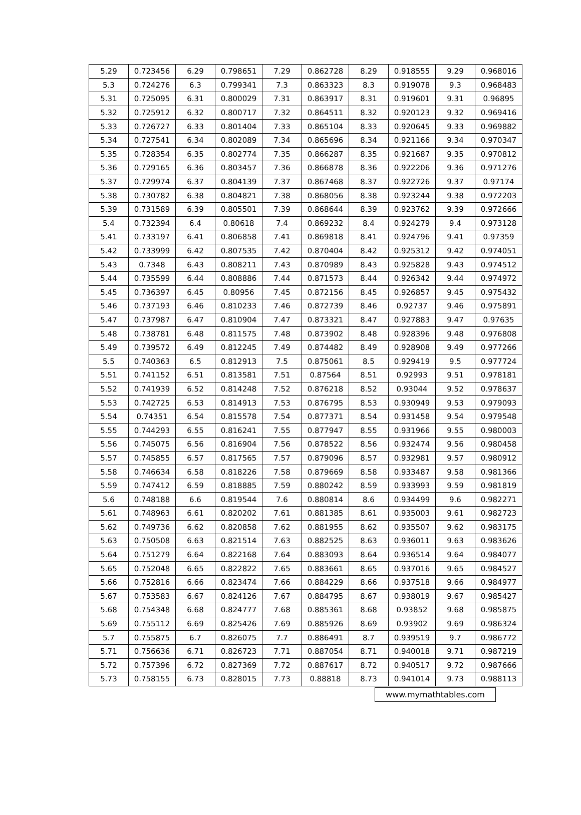| 5.29 | 0.723456 | 6.29 | 0.798651 | 7.29 | 0.862728 | 8.29 | 0.918555 | 9.29 | 0.968016 |
| 5.3 | 0.724276 | 6.3 | 0.799341 | 7.3 | 0.863323 | 8.3 | 0.919078 | 9.3 | 0.968483 |
| 5.31 | 0.725095 | 6.31 | 0.800029 | 7.31 | 0.863917 | 8.31 | 0.919601 | 9.31 | 0.96895 |
| 5.32 | 0.725912 | 6.32 | 0.800717 | 7.32 | 0.864511 | 8.32 | 0.920123 | 9.32 | 0.969416 |
| 5.33 | 0.726727 | 6.33 | 0.801404 | 7.33 | 0.865104 | 8.33 | 0.920645 | 9.33 | 0.969882 |
| 5.34 | 0.727541 | 6.34 | 0.802089 | 7.34 | 0.865696 | 8.34 | 0.921166 | 9.34 | 0.970347 |
| 5.35 | 0.728354 | 6.35 | 0.802774 | 7.35 | 0.866287 | 8.35 | 0.921687 | 9.35 | 0.970812 |
| 5.36 | 0.729165 | 6.36 | 0.803457 | 7.36 | 0.866878 | 8.36 | 0.922206 | 9.36 | 0.971276 |
| 5.37 | 0.729974 | 6.37 | 0.804139 | 7.37 | 0.867468 | 8.37 | 0.922726 | 9.37 | 0.97174 |
| 5.38 | 0.730782 | 6.38 | 0.804821 | 7.38 | 0.868056 | 8.38 | 0.923244 | 9.38 | 0.972203 |
| 5.39 | 0.731589 | 6.39 | 0.805501 | 7.39 | 0.868644 | 8.39 | 0.923762 | 9.39 | 0.972666 |
| 5.4 | 0.732394 | 6.4 | 0.80618 | 7.4 | 0.869232 | 8.4 | 0.924279 | 9.4 | 0.973128 |
| 5.41 | 0.733197 | 6.41 | 0.806858 | 7.41 | 0.869818 | 8.41 | 0.924796 | 9.41 | 0.97359 |
| 5.42 | 0.733999 | 6.42 | 0.807535 | 7.42 | 0.870404 | 8.42 | 0.925312 | 9.42 | 0.974051 |
| 5.43 | 0.7348 | 6.43 | 0.808211 | 7.43 | 0.870989 | 8.43 | 0.925828 | 9.43 | 0.974512 |
| 5.44 | 0.735599 | 6.44 | 0.808886 | 7.44 | 0.871573 | 8.44 | 0.926342 | 9.44 | 0.974972 |
| 5.45 | 0.736397 | 6.45 | 0.80956 | 7.45 | 0.872156 | 8.45 | 0.926857 | 9.45 | 0.975432 |
| 5.46 | 0.737193 | 6.46 | 0.810233 | 7.46 | 0.872739 | 8.46 | 0.92737 | 9.46 | 0.975891 |
| 5.47 | 0.737987 | 6.47 | 0.810904 | 7.47 | 0.873321 | 8.47 | 0.927883 | 9.47 | 0.97635 |
| 5.48 | 0.738781 | 6.48 | 0.811575 | 7.48 | 0.873902 | 8.48 | 0.928396 | 9.48 | 0.976808 |
| 5.49 | 0.739572 | 6.49 | 0.812245 | 7.49 | 0.874482 | 8.49 | 0.928908 | 9.49 | 0.977266 |
| 5.5 | 0.740363 | 6.5 | 0.812913 | 7.5 | 0.875061 | 8.5 | 0.929419 | 9.5 | 0.977724 |
| 5.51 | 0.741152 | 6.51 | 0.813581 | 7.51 | 0.87564 | 8.51 | 0.92993 | 9.51 | 0.978181 |
| 5.52 | 0.741939 | 6.52 | 0.814248 | 7.52 | 0.876218 | 8.52 | 0.93044 | 9.52 | 0.978637 |
| 5.53 | 0.742725 | 6.53 | 0.814913 | 7.53 | 0.876795 | 8.53 | 0.930949 | 9.53 | 0.979093 |
| 5.54 | 0.74351 | 6.54 | 0.815578 | 7.54 | 0.877371 | 8.54 | 0.931458 | 9.54 | 0.979548 |
| 5.55 | 0.744293 | 6.55 | 0.816241 | 7.55 | 0.877947 | 8.55 | 0.931966 | 9.55 | 0.980003 |
| 5.56 | 0.745075 | 6.56 | 0.816904 | 7.56 | 0.878522 | 8.56 | 0.932474 | 9.56 | 0.980458 |
| 5.57 | 0.745855 | 6.57 | 0.817565 | 7.57 | 0.879096 | 8.57 | 0.932981 | 9.57 | 0.980912 |
| 5.58 | 0.746634 | 6.58 | 0.818226 | 7.58 | 0.879669 | 8.58 | 0.933487 | 9.58 | 0.981366 |
| 5.59 | 0.747412 | 6.59 | 0.818885 | 7.59 | 0.880242 | 8.59 | 0.933993 | 9.59 | 0.981819 |
| 5.6 | 0.748188 | 6.6 | 0.819544 | 7.6 | 0.880814 | 8.6 | 0.934499 | 9.6 | 0.982271 |
| 5.61 | 0.748963 | 6.61 | 0.820202 | 7.61 | 0.881385 | 8.61 | 0.935003 | 9.61 | 0.982723 |
| 5.62 | 0.749736 | 6.62 | 0.820858 | 7.62 | 0.881955 | 8.62 | 0.935507 | 9.62 | 0.983175 |
| 5.63 | 0.750508 | 6.63 | 0.821514 | 7.63 | 0.882525 | 8.63 | 0.936011 | 9.63 | 0.983626 |
| 5.64 | 0.751279 | 6.64 | 0.822168 | 7.64 | 0.883093 | 8.64 | 0.936514 | 9.64 | 0.984077 |
| 5.65 | 0.752048 | 6.65 | 0.822822 | 7.65 | 0.883661 | 8.65 | 0.937016 | 9.65 | 0.984527 |
| 5.66 | 0.752816 | 6.66 | 0.823474 | 7.66 | 0.884229 | 8.66 | 0.937518 | 9.66 | 0.984977 |
| 5.67 | 0.753583 | 6.67 | 0.824126 | 7.67 | 0.884795 | 8.67 | 0.938019 | 9.67 | 0.985427 |
| 5.68 | 0.754348 | 6.68 | 0.824777 | 7.68 | 0.885361 | 8.68 | 0.93852 | 9.68 | 0.985875 |
| 5.69 | 0.755112 | 6.69 | 0.825426 | 7.69 | 0.885926 | 8.69 | 0.93902 | 9.69 | 0.986324 |
| 5.7 | 0.755875 | 6.7 | 0.826075 | 7.7 | 0.886491 | 8.7 | 0.939519 | 9.7 | 0.986772 |
| 5.71 | 0.756636 | 6.71 | 0.826723 | 7.71 | 0.887054 | 8.71 | 0.940018 | 9.71 | 0.987219 |
| 5.72 | 0.757396 | 6.72 | 0.827369 | 7.72 | 0.887617 | 8.72 | 0.940517 | 9.72 | 0.987666 |
| 5.73 | 0.758155 | 6.73 | 0.828015 | 7.73 | 0.88818 | 8.73 | 0.941014 | 9.73 | 0.988113 |
www.mymathtables.com